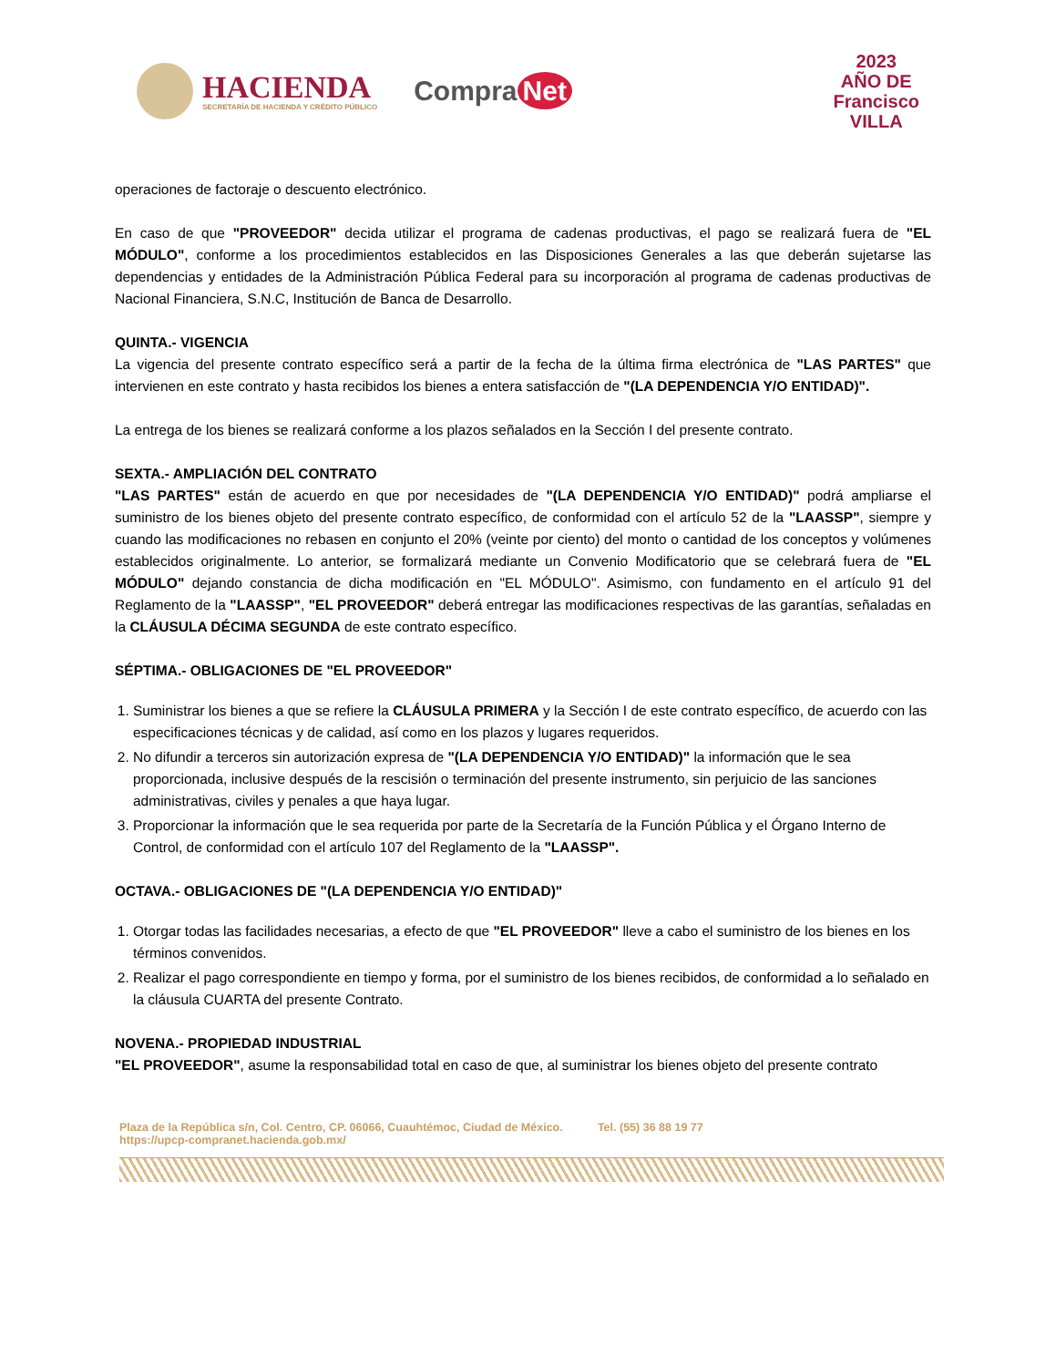HACIENDA
SECRETARÍA DE HACIENDA Y CRÉDITO PÚBLICO
Compra Net
2023
AÑO DE
Francisco
VILLA
operaciones de factoraje o descuento electrónico.
En caso de que "PROVEEDOR" decida utilizar el programa de cadenas productivas, el pago se realizará fuera de "EL MÓDULO", conforme a los procedimientos establecidos en las Disposiciones Generales a las que deberán sujetarse las dependencias y entidades de la Administración Pública Federal para su incorporación al programa de cadenas productivas de Nacional Financiera, S.N.C, Institución de Banca de Desarrollo.
QUINTA.- VIGENCIA
La vigencia del presente contrato específico será a partir de la fecha de la última firma electrónica de "LAS PARTES" que intervienen en este contrato y hasta recibidos los bienes a entera satisfacción de "(LA DEPENDENCIA Y/O ENTIDAD)".
La entrega de los bienes se realizará conforme a los plazos señalados en la Sección I del presente contrato.
SEXTA.- AMPLIACIÓN DEL CONTRATO
"LAS PARTES" están de acuerdo en que por necesidades de "(LA DEPENDENCIA Y/O ENTIDAD)" podrá ampliarse el suministro de los bienes objeto del presente contrato específico, de conformidad con el artículo 52 de la "LAASSP", siempre y cuando las modificaciones no rebasen en conjunto el 20% (veinte por ciento) del monto o cantidad de los conceptos y volúmenes establecidos originalmente. Lo anterior, se formalizará mediante un Convenio Modificatorio que se celebrará fuera de "EL MÓDULO" dejando constancia de dicha modificación en "EL MÓDULO". Asimismo, con fundamento en el artículo 91 del Reglamento de la "LAASSP", "EL PROVEEDOR" deberá entregar las modificaciones respectivas de las garantías, señaladas en la CLÁUSULA DÉCIMA SEGUNDA de este contrato específico.
SÉPTIMA.- OBLIGACIONES DE "EL PROVEEDOR"
1. Suministrar los bienes a que se refiere la CLÁUSULA PRIMERA y la Sección I de este contrato específico, de acuerdo con las especificaciones técnicas y de calidad, así como en los plazos y lugares requeridos.
2. No difundir a terceros sin autorización expresa de "(LA DEPENDENCIA Y/O ENTIDAD)" la información que le sea proporcionada, inclusive después de la rescisión o terminación del presente instrumento, sin perjuicio de las sanciones administrativas, civiles y penales a que haya lugar.
3. Proporcionar la información que le sea requerida por parte de la Secretaría de la Función Pública y el Órgano Interno de Control, de conformidad con el artículo 107 del Reglamento de la "LAASSP".
OCTAVA.- OBLIGACIONES DE "(LA DEPENDENCIA Y/O ENTIDAD)"
1. Otorgar todas las facilidades necesarias, a efecto de que "EL PROVEEDOR" lleve a cabo el suministro de los bienes en los términos convenidos.
2. Realizar el pago correspondiente en tiempo y forma, por el suministro de los bienes recibidos, de conformidad a lo señalado en la cláusula CUARTA del presente Contrato.
NOVENA.- PROPIEDAD INDUSTRIAL
"EL PROVEEDOR", asume la responsabilidad total en caso de que, al suministrar los bienes objeto del presente contrato
Plaza de la República s/n, Col. Centro, CP. 06066, Cuauhtémoc, Ciudad de México. Tel. (55) 36 88 19 77
https://upcp-compranet.hacienda.gob.mx/